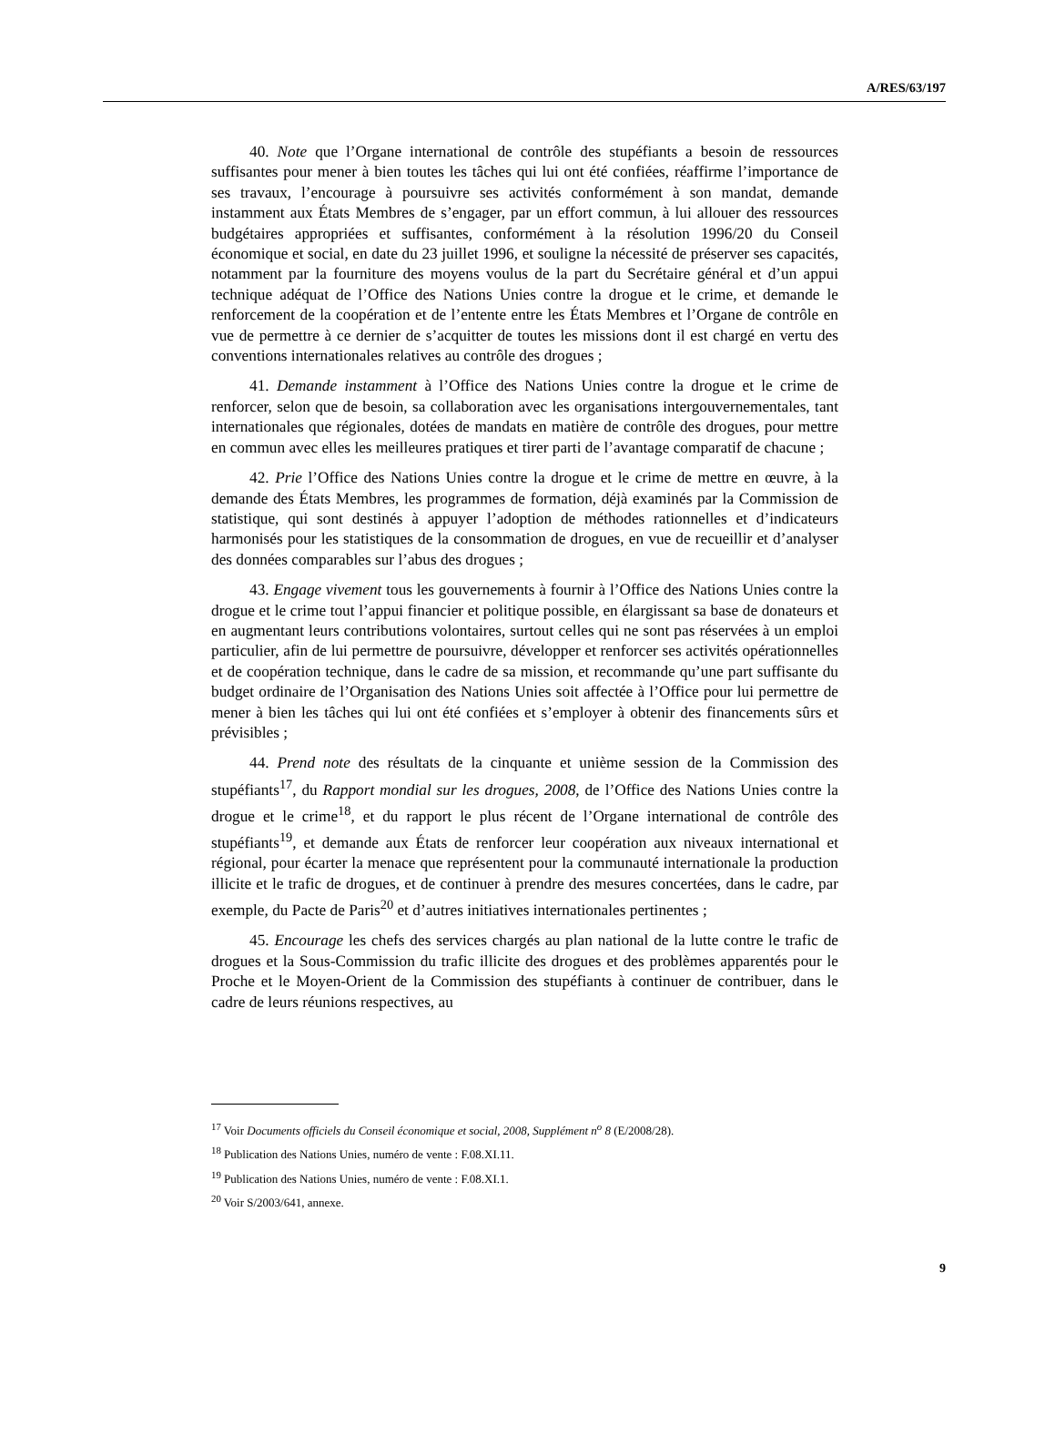A/RES/63/197
40. Note que l’Organe international de contrôle des stupéfiants a besoin de ressources suffisantes pour mener à bien toutes les tâches qui lui ont été confiées, réaffirme l’importance de ses travaux, l’encourage à poursuivre ses activités conformément à son mandat, demande instamment aux États Membres de s’engager, par un effort commun, à lui allouer des ressources budgétaires appropriées et suffisantes, conformément à la résolution 1996/20 du Conseil économique et social, en date du 23 juillet 1996, et souligne la nécessité de préserver ses capacités, notamment par la fourniture des moyens voulus de la part du Secrétaire général et d’un appui technique adéquat de l’Office des Nations Unies contre la drogue et le crime, et demande le renforcement de la coopération et de l’entente entre les États Membres et l’Organe de contrôle en vue de permettre à ce dernier de s’acquitter de toutes les missions dont il est chargé en vertu des conventions internationales relatives au contrôle des drogues ;
41. Demande instamment à l’Office des Nations Unies contre la drogue et le crime de renforcer, selon que de besoin, sa collaboration avec les organisations intergouvernementales, tant internationales que régionales, dotées de mandats en matière de contrôle des drogues, pour mettre en commun avec elles les meilleures pratiques et tirer parti de l’avantage comparatif de chacune ;
42. Prie l’Office des Nations Unies contre la drogue et le crime de mettre en œuvre, à la demande des États Membres, les programmes de formation, déjà examinés par la Commission de statistique, qui sont destinés à appuyer l’adoption de méthodes rationnelles et d’indicateurs harmonisés pour les statistiques de la consommation de drogues, en vue de recueillir et d’analyser des données comparables sur l’abus des drogues ;
43. Engage vivement tous les gouvernements à fournir à l’Office des Nations Unies contre la drogue et le crime tout l’appui financier et politique possible, en élargissant sa base de donateurs et en augmentant leurs contributions volontaires, surtout celles qui ne sont pas réservées à un emploi particulier, afin de lui permettre de poursuivre, développer et renforcer ses activités opérationnelles et de coopération technique, dans le cadre de sa mission, et recommande qu’une part suffisante du budget ordinaire de l’Organisation des Nations Unies soit affectée à l’Office pour lui permettre de mener à bien les tâches qui lui ont été confiées et s’employer à obtenir des financements sûrs et prévisibles ;
44. Prend note des résultats de la cinquante et unième session de la Commission des stupéfiants<sup>17</sup>, du Rapport mondial sur les drogues, 2008, de l’Office des Nations Unies contre la drogue et le crime<sup>18</sup>, et du rapport le plus récent de l’Organe international de contrôle des stupéfiants<sup>19</sup>, et demande aux États de renforcer leur coopération aux niveaux international et régional, pour écarter la menace que représentent pour la communauté internationale la production illicite et le trafic de drogues, et de continuer à prendre des mesures concertées, dans le cadre, par exemple, du Pacte de Paris<sup>20</sup> et d’autres initiatives internationales pertinentes ;
45. Encourage les chefs des services chargés au plan national de la lutte contre le trafic de drogues et la Sous-Commission du trafic illicite des drogues et des problèmes apparentés pour le Proche et le Moyen-Orient de la Commission des stupéfiants à continuer de contribuer, dans le cadre de leurs réunions respectives, au
<sup>17</sup> Voir Documents officiels du Conseil économique et social, 2008, Supplément n<sup>o</sup> 8 (E/2008/28).
<sup>18</sup> Publication des Nations Unies, numéro de vente : F.08.XI.11.
<sup>19</sup> Publication des Nations Unies, numéro de vente : F.08.XI.1.
<sup>20</sup> Voir S/2003/641, annexe.
9